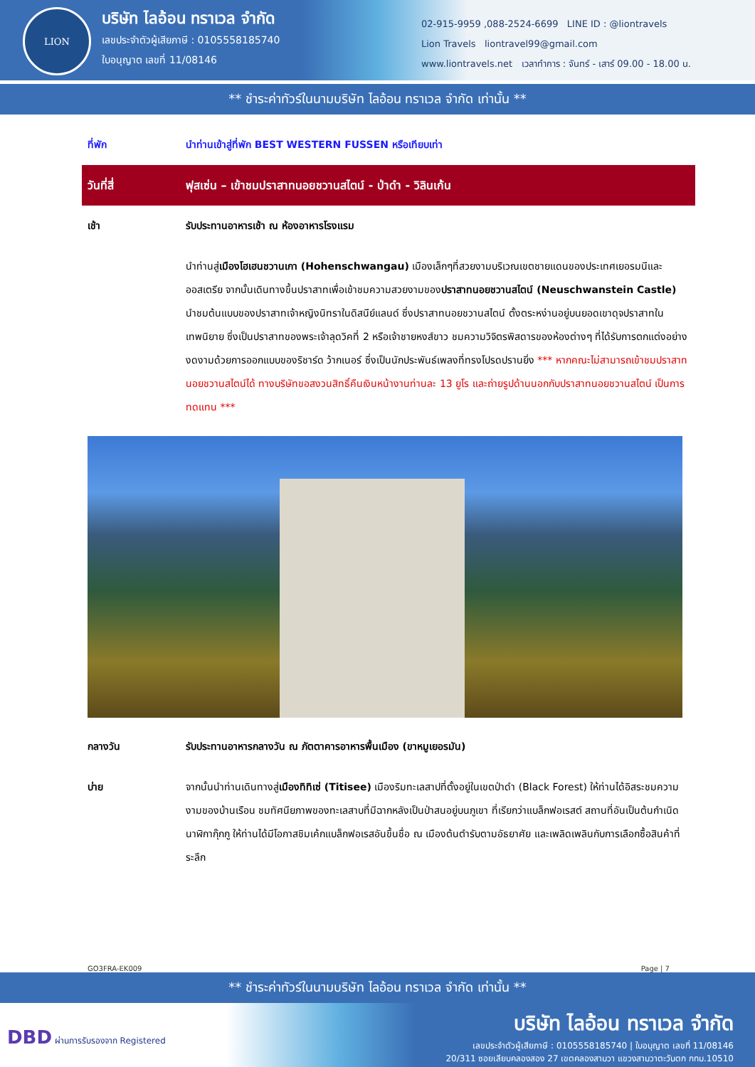LION
บริษัท ไลอ้อน ทราเวล จำกัด
เลขประจำตัวผู้เสียภาษี : 0105558185740
ใบอนุญาต เลขที่ 11/08146
02-915-9959 ,088-2524-6699 LINE ID : @liontravels
Lion Travels liontravel99@gmail.com
www.liontravels.net เวลาทำการ : จันทร์ - เสาร์ 09.00 - 18.00 น.
** ชำระค่าทัวร์ในนามบริษัท ไลอ้อน ทราเวล จำกัด เท่านั้น **
| ที่พัก | นำท่านเข้าสู่ที่พัก BEST WESTERN FUSSEN หรือเทียบเท่า |
| วันที่สี่ | ฟุสเซ่น – เข้าชมปราสาทนอยชวานสไตน์ - ป่าดำ - วิลินเก้น |
| เช้า | รับประทานอาหารเช้า ณ ห้องอาหารโรงแรม |
| | นำท่านสู่ เมืองโฮเฮนชวานเกา (Hohenschwangau) เมืองเล็กๆที่สวยงามบริเวณเขตชายแดนของประเทศเยอรมนีและออสเตรีย จากนั้นเดินทางขึ้นปราสาทเพื่อเข้าชมความสวยงามของ ปราสาทนอยชวานสไตน์ (Neuschwanstein Castle) นำชมต้นแบบของปราสาทเจ้าหญิงนิทราในดิสนีย์แลนด์ ซึ่งปราสาทนอยชวานสไตน์ ตั้งตระหง่านอยู่บนยอดเขาดุจปราสาทในเทพนิยาย ซึ่งเป็นปราสาทของพระเจ้าลุดวิคที่ 2 หรือเจ้าชายหงส์ขาว ชมความวิจิตรพิสดารของห้องต่างๆ ที่ได้รับการตกแต่งอย่างงดงามด้วยการออกแบบของริชาร์ด ว้ากเนอร์ ซึ่งเป็นนักประพันธ์เพลงที่ทรงโปรดปรานยิ่ง *** หากคณะไม่สามารถเข้าชมปราสาทนอยชวานสไตน์ได้ ทางบริษัทขอสงวนสิทธิ์คืนเงินหน้างานท่านละ 13 ยูโร และถ่ายรูปด้านนอกกับปราสาทนอยชวานสไตน์ เป็นการทดแทน *** |
| กลางวัน | รับประทานอาหารกลางวัน ณ ภัตตาคารอาหารพื้นเมือง (ขาหมูเยอรมัน) |
| บ่าย | จากนั้นนำท่านเดินทางสู่ เมืองทิทิเซ่ (Titisee) เมืองริมทะเลสาปที่ตั้งอยู่ในเขตป่าดำ (Black Forest) ให้ท่านได้อิสระชมความงามของบ้านเรือน ชมทัศนียภาพของทะเลสาบที่มีฉากหลังเป็นป่าสนอยู่บนภูเขา ที่เรียกว่าแบล็กฟอเรสต์ สถานที่อันเป็นต้นกำเนิดนาฬิกากุ๊กกู ให้ท่านได้มีโอกาสชิมเค้กแบล็กฟอเรสอันขึ้นชื่อ ณ เมืองต้นตำรับตามอัธยาศัย และเพลิดเพลินกับการเลือกซื้อสินค้าที่ระลึก |
GO3FRA-EK009 Page | 7
** ชำระค่าทัวร์ในนามบริษัท ไลอ้อน ทราเวล จำกัด เท่านั้น **
DBD ผ่านการรับรองจาก Registered
บริษัท ไลอ้อน ทราเวล จำกัด
เลขประจำตัวผู้เสียภาษี : 0105558185740 | ใบอนุญาต เลขที่ 11/08146
20/311 ซอยเลียบคลองสอง 27 เขตคลองสามวา แขวงสามวาตะวันตก กทม.10510